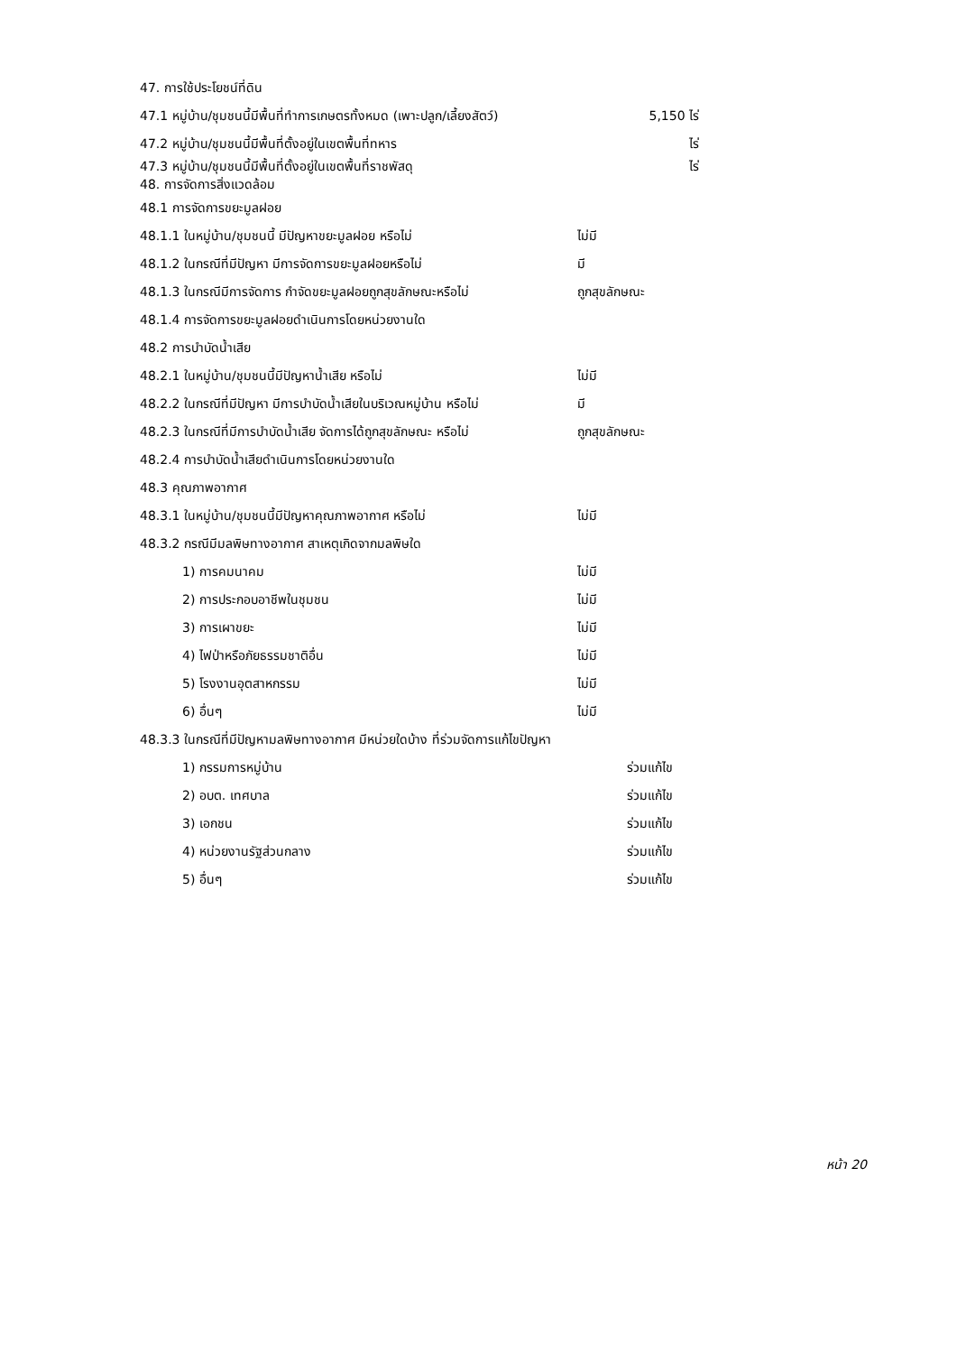47. การใช้ประโยชน์ที่ดิน
47.1 หมู่บ้าน/ชุมชนนี้มีพื้นที่ทำการเกษตรทั้งหมด (เพาะปลูก/เลี้ยงสัตว์) 5,150 ไร่
47.2 หมู่บ้าน/ชุมชนนี้มีพื้นที่ตั้งอยู่ในเขตพื้นที่ทหาร ไร่
47.3 หมู่บ้าน/ชุมชนนี้มีพื้นที่ตั้งอยู่ในเขตพื้นที่ราชพัสดุ ไร่
48. การจัดการสิ่งแวดล้อม
48.1 การจัดการขยะมูลฝอย
48.1.1 ในหมู่บ้าน/ชุมชนนี้ มีปัญหาขยะมูลฝอย หรือไม่ ไม่มี
48.1.2 ในกรณีที่มีปัญหา มีการจัดการขยะมูลฝอยหรือไม่ มี
48.1.3 ในกรณีมีการจัดการ กำจัดขยะมูลฝอยถูกสุขลักษณะหรือไม่ ถูกสุขลักษณะ
48.1.4 การจัดการขยะมูลฝอยดำเนินการโดยหน่วยงานใด
48.2 การบำบัดน้ำเสีย
48.2.1 ในหมู่บ้าน/ชุมชนนี้มีปัญหาน้ำเสีย หรือไม่ ไม่มี
48.2.2 ในกรณีที่มีปัญหา มีการบำบัดน้ำเสียในบริเวณหมู่บ้าน หรือไม่ มี
48.2.3 ในกรณีที่มีการบำบัดน้ำเสีย จัดการได้ถูกสุขลักษณะ หรือไม่ ถูกสุขลักษณะ
48.2.4 การบำบัดน้ำเสียดำเนินการโดยหน่วยงานใด
48.3 คุณภาพอากาศ
48.3.1 ในหมู่บ้าน/ชุมชนนี้มีปัญหาคุณภาพอากาศ หรือไม่ ไม่มี
48.3.2 กรณีมีมลพิษทางอากาศ สาเหตุเกิดจากมลพิษใด
1) การคมนาคม ไม่มี
2) การประกอบอาชีพในชุมชน ไม่มี
3) การเผาขยะ ไม่มี
4) ไฟป่าหรือภัยธรรมชาติอื่น ไม่มี
5) โรงงานอุตสาหกรรม ไม่มี
6) อื่นๆ ไม่มี
48.3.3 ในกรณีที่มีปัญหามลพิษทางอากาศ มีหน่วยใดบ้าง ที่ร่วมจัดการแก้ไขปัญหา
1) กรรมการหมู่บ้าน ร่วมแก้ไข
2) อบต. เทศบาล ร่วมแก้ไข
3) เอกชน ร่วมแก้ไข
4) หน่วยงานรัฐส่วนกลาง ร่วมแก้ไข
5) อื่นๆ ร่วมแก้ไข
หน้า 20